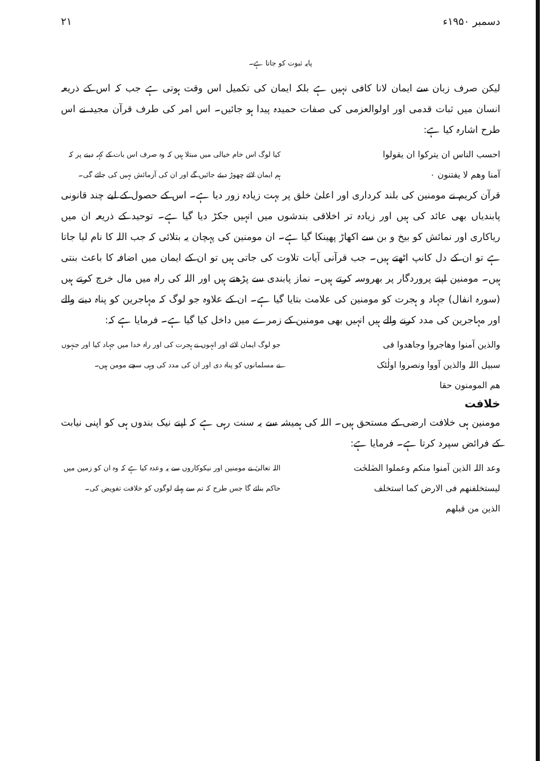دسمبر ۱۹۵۰ء ۲۱
پایہ ثبوت کو جاتا ہے۔
لیکن صرف زبان سے ایمان لانا کافی نہیں ہے بلکہ ایمان کی تکمیل اس وقت ہوتی ہے جب کہ اس کے ذریعہ انسان میں ثبات قدمی اور اولوالعزمی کی صفات حمیدہ پیدا ہو جائیں۔ اس امر کی طرف قرآن مجید نے اس طرح اشارہ کیا ہے:
احسب الناس ان یترکوا ان یقولوا
آمنا وھم لا یفتنون ۰
کیا لوگ اس خام خیالی میں مبتلا ہیں کہ وہ صرف اس بات کے کہہ دینے پر کہ ہم ایمان لائے چھوڑ دیئے جائیں گے اور ان کی آزمائش نہیں کی جائے گی۔
قرآن کریم نے مومنین کی بلند کرداری اور اعلیٰ خلق پر بہت زیادہ زور دیا ہے۔ اس کے حصول کے لیے چند قانونی پابندیاں بھی عائد کی ہیں اور زیادہ تر اخلاقی بندشوں میں انہیں جکڑ دیا گیا ہے۔ توحید کے ذریعہ ان میں ریاکاری اور نمائش کو بیخ و بن سے اکھاڑ پھینکا گیا ہے۔ ان مومنین کی پہچان یہ بتلائی کہ جب اللہ کا نام لیا جاتا ہے تو ان کے دل کانپ اٹھتے ہیں۔ جب قرآنی آیات تلاوت کی جاتی ہیں تو ان کے ایمان میں اضافہ کا باعث بنتی ہیں۔ مومنین اپنے پروردگار پر بھروسہ کرتے ہیں۔ نماز پابندی سے پڑھتے ہیں اور اللہ کی راہ میں مال خرچ کرتے ہیں (سورہ انفال) جہاد و ہجرت کو مومنین کی علامت بتایا گیا ہے۔ ان کے علاوہ جو لوگ کہ مہاجرین کو پناہ دینے والے اور مہاجرین کی مدد کرنے والے ہیں انہیں بھی مومنین کے زمرے میں داخل کیا گیا ہے۔ فرمایا ہے کہ:
والذین آمنوا وھاجروا وجاھدوا فی
سبیل اللہ والذین آووا ونصروا اولٰئک
ھم المومنون حقا
جو لوگ ایمان لائے اور انہوں نے ہجرت کی اور راہ خدا میں جہاد کیا اور جنہوں نے مسلمانوں کو پناہ دی اور ان کی مدد کی وہی سچے مومن ہیں۔
خلافت
مومنین ہی خلافت ارضی کے مستحق ہیں۔ اللہ کی ہمیشہ سے یہ سنت رہی ہے کہ اپنے نیک بندوں ہی کو اپنی نیابت کے فرائض سپرد کرتا ہے۔ فرمایا ہے:
وعد اللہ الذین آمنوا منکم وعملوا الصٰلحٰت
لیستخلفنھم فی الارض کما استخلف
الذین من قبلھم
اللہ تعالیٰ نے مومنین اور نیکوکاروں سے یہ وعدہ کیا ہے کہ وہ ان کو زمین میں حاکم بنائے گا جس طرح کہ تم سے پہلے لوگوں کو خلافت تفویض کی۔